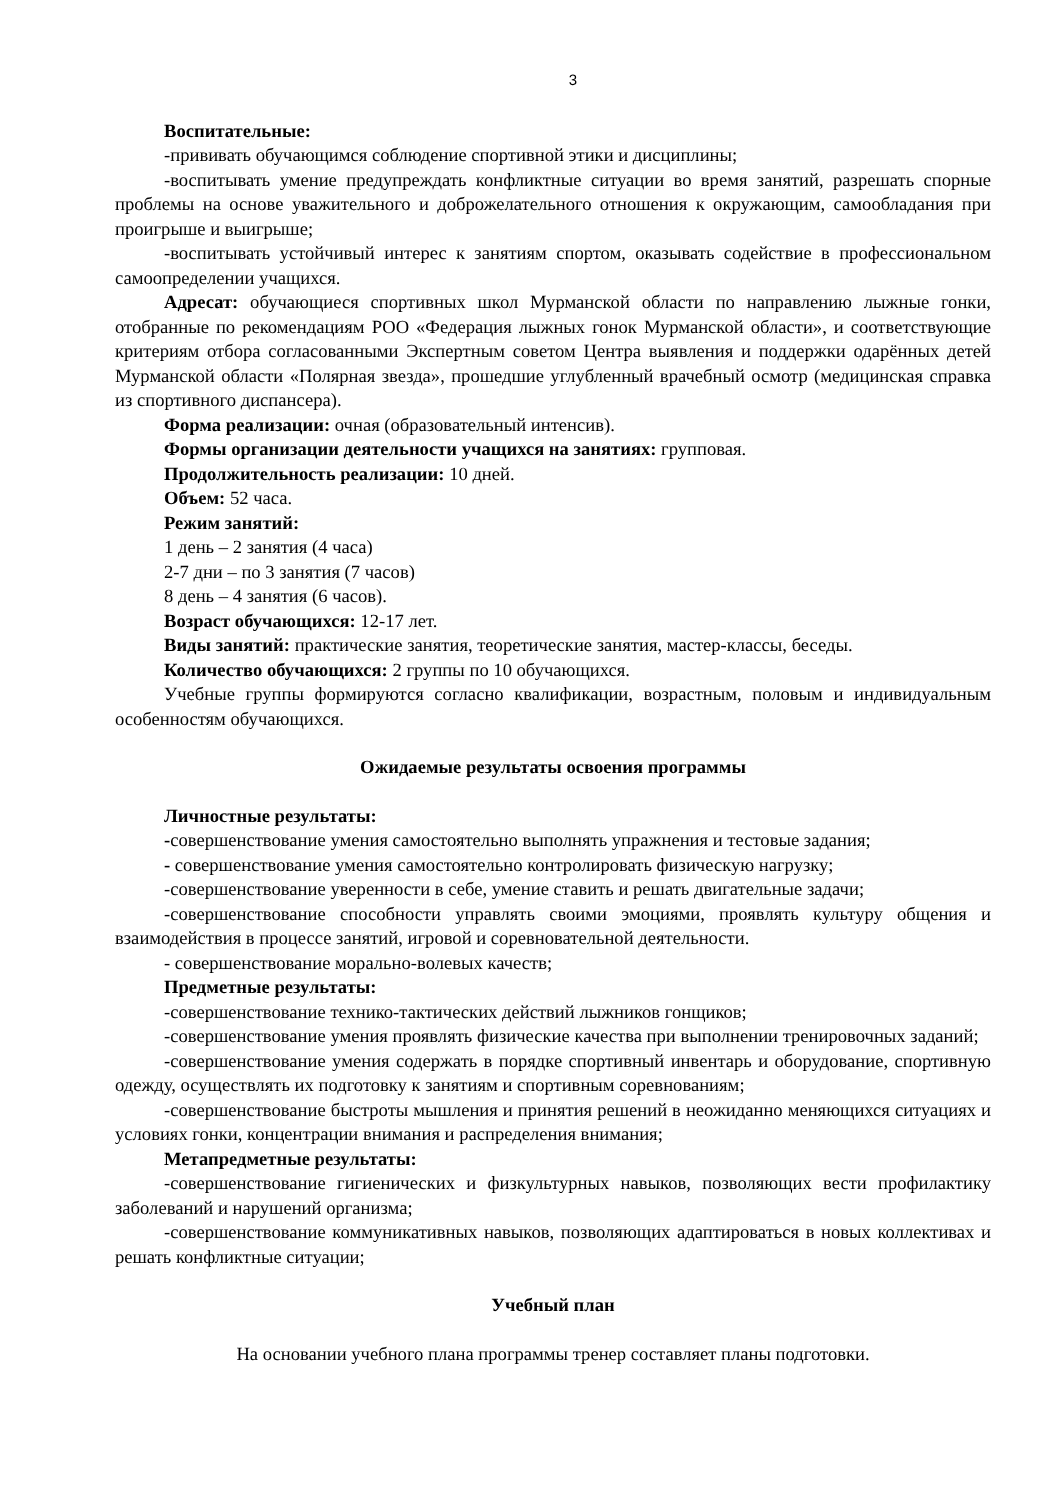3
Воспитательные:
-прививать обучающимся соблюдение спортивной этики и дисциплины;
-воспитывать умение предупреждать конфликтные ситуации во время занятий, разрешать спорные проблемы на основе уважительного и доброжелательного отношения к окружающим, самообладания при проигрыше и выигрыше;
-воспитывать устойчивый интерес к занятиям спортом, оказывать содействие в профессиональном самоопределении учащихся.
Адресат: обучающиеся спортивных школ Мурманской области по направлению лыжные гонки, отобранные по рекомендациям РОО «Федерация лыжных гонок Мурманской области», и соответствующие критериям отбора согласованными Экспертным советом Центра выявления и поддержки одарённых детей Мурманской области «Полярная звезда», прошедшие углубленный врачебный осмотр (медицинская справка из спортивного диспансера).
Форма реализации: очная (образовательный интенсив).
Формы организации деятельности учащихся на занятиях: групповая.
Продолжительность реализации: 10 дней.
Объем: 52 часа.
Режим занятий:
1 день – 2 занятия (4 часа)
2-7 дни – по 3 занятия (7 часов)
8 день – 4 занятия (6 часов).
Возраст обучающихся: 12-17 лет.
Виды занятий: практические занятия, теоретические занятия, мастер-классы, беседы.
Количество обучающихся: 2 группы по 10 обучающихся.
Учебные группы формируются согласно квалификации, возрастным, половым и индивидуальным особенностям обучающихся.
Ожидаемые результаты освоения программы
Личностные результаты:
-совершенствование умения самостоятельно выполнять упражнения и тестовые задания;
- совершенствование умения самостоятельно контролировать физическую нагрузку;
-совершенствование уверенности в себе, умение ставить и решать двигательные задачи;
-совершенствование способности управлять своими эмоциями, проявлять культуру общения и взаимодействия в процессе занятий, игровой и соревновательной деятельности.
- совершенствование морально-волевых качеств;
Предметные результаты:
-совершенствование технико-тактических действий лыжников гонщиков;
-совершенствование умения проявлять физические качества при выполнении тренировочных заданий;
-совершенствование умения содержать в порядке спортивный инвентарь и оборудование, спортивную одежду, осуществлять их подготовку к занятиям и спортивным соревнованиям;
-совершенствование быстроты мышления и принятия решений в неожиданно меняющихся ситуациях и условиях гонки, концентрации внимания и распределения внимания;
Метапредметные результаты:
-совершенствование гигиенических и физкультурных навыков, позволяющих вести профилактику заболеваний и нарушений организма;
-совершенствование коммуникативных навыков, позволяющих адаптироваться в новых коллективах и решать конфликтные ситуации;
Учебный план
На основании учебного плана программы тренер составляет планы подготовки.